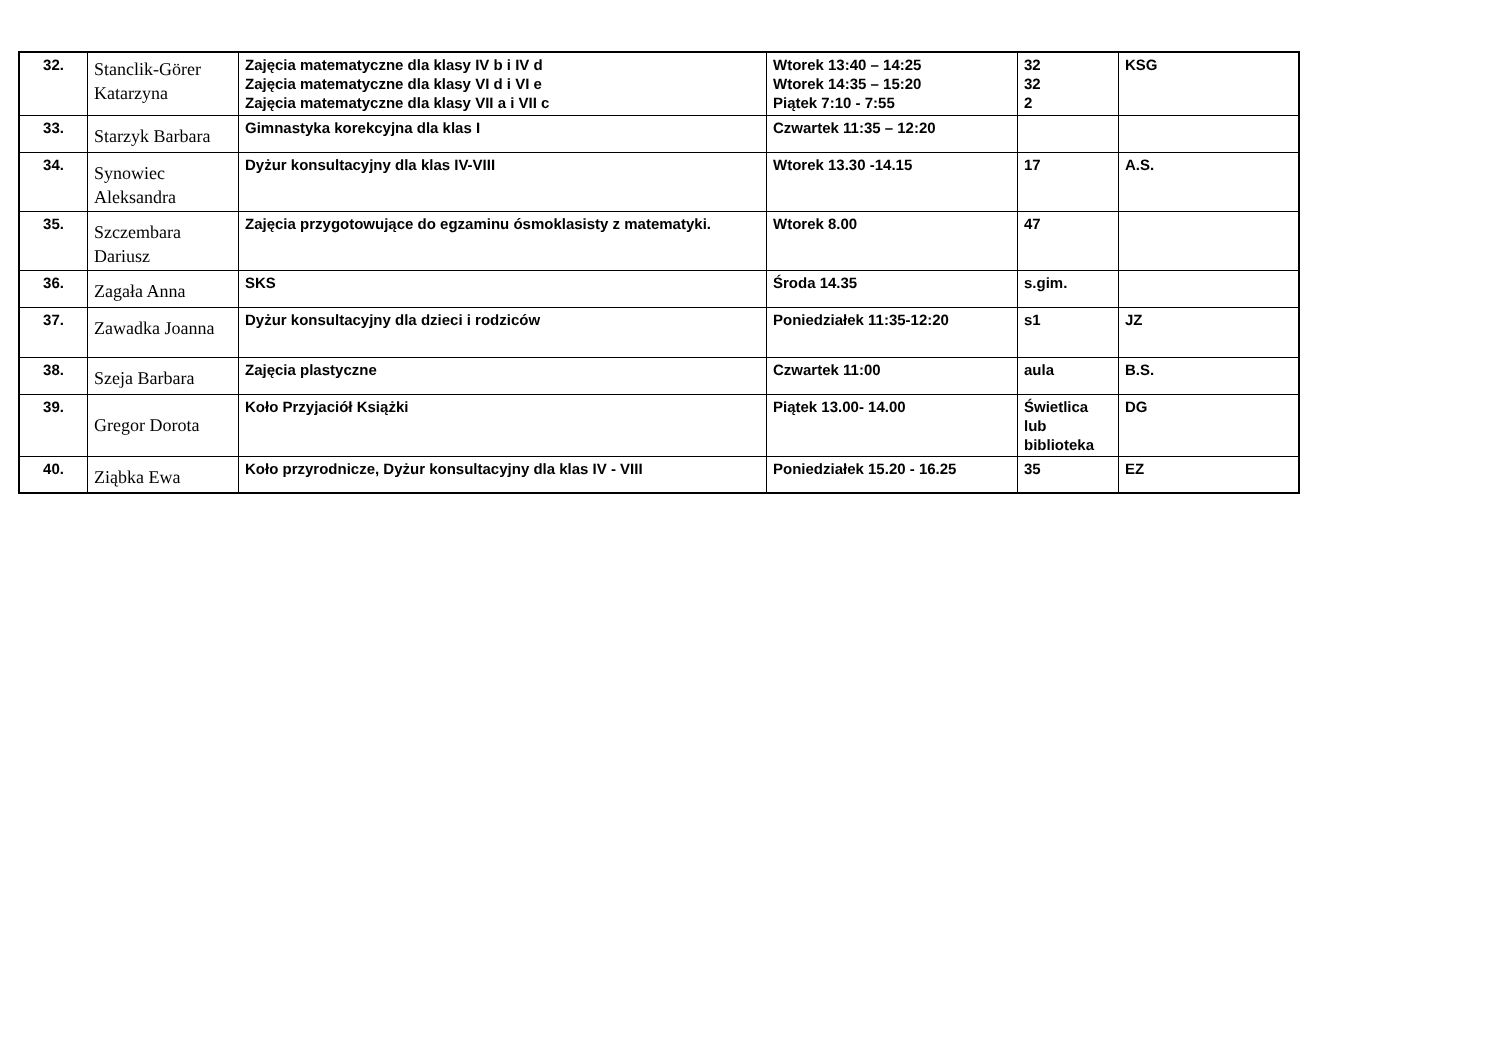| 32. | Stanclik-Görer Katarzyna | Zajęcia matematyczne dla klasy IV b i IV d Zajęcia matematyczne dla klasy VI d i VI e Zajęcia matematyczne dla klasy VII a i VII c | Wtorek 13:40 – 14:25 Wtorek 14:35 – 15:20 Piątek 7:10 - 7:55 | 32 32 2 | KSG |
| 33. | Starzyk Barbara | Gimnastyka korekcyjna dla klas I | Czwartek 11:35 – 12:20 | | |
| 34. | Synowiec Aleksandra | Dyżur konsultacyjny dla klas IV-VIII | Wtorek 13.30 -14.15 | 17 | A.S. |
| 35. | Szczembara Dariusz | Zajęcia przygotowujące do egzaminu ósmoklasisty z matematyki. | Wtorek 8.00 | 47 | |
| 36. | Zagała Anna | SKS | Środa 14.35 | s.gim. | |
| 37. | Zawadka Joanna | Dyżur konsultacyjny dla dzieci i rodziców | Poniedziałek 11:35-12:20 | s1 | JZ |
| 38. | Szeja Barbara | Zajęcia plastyczne | Czwartek 11:00 | aula | B.S. |
| 39. | Gregor Dorota | Koło Przyjaciół Książki | Piątek 13.00- 14.00 | Świetlica lub biblioteka | DG |
| 40. | Ziąbka Ewa | Koło przyrodnicze, Dyżur konsultacyjny dla klas IV - VIII | Poniedziałek 15.20 - 16.25 | 35 | EZ |